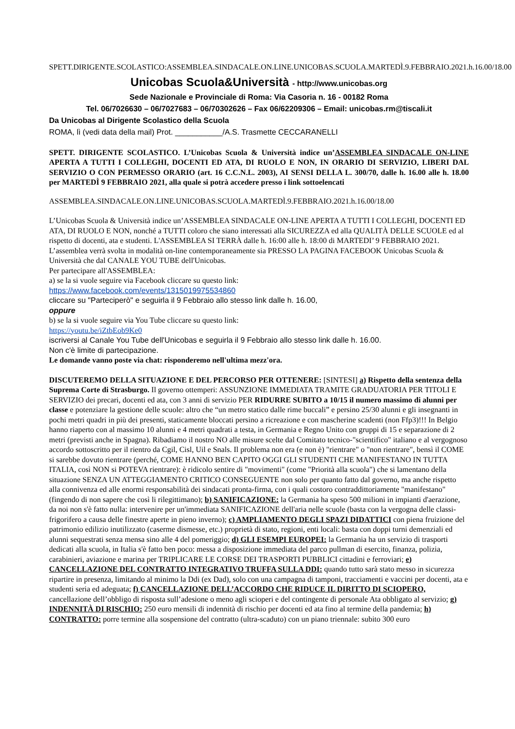SPETT.DIRIGENTE.SCOLASTICO:ASSEMBLEA.SINDACALE.ON.LINE.UNICOBAS.SCUOLA.MARTEDÌ.9.FEBBRAIO.2021.h.16.00/18.00
Unicobas Scuola&Università - http://www.unicobas.org
Sede Nazionale e Provinciale di Roma: Via Casoria n. 16 - 00182 Roma
Tel. 06/7026630 – 06/7027683 – 06/70302626 – Fax 06/62209306 – Email: unicobas.rm@tiscali.it
Da Unicobas al Dirigente Scolastico della Scuola
ROMA, lì (vedi data della mail) Prot. ___________/A.S. Trasmette CECCARANELLI
SPETT. DIRIGENTE SCOLASTICO. L’Unicobas Scuola & Università indice un’ASSEMBLEA SINDACALE ON-LINE APERTA A TUTTI I COLLEGHI, DOCENTI ED ATA, DI RUOLO E NON, IN ORARIO DI SERVIZIO, LIBERI DAL SERVIZIO O CON PERMESSO ORARIO (art. 16 C.C.N.L. 2003), AI SENSI DELLA L. 300/70, dalle h. 16.00 alle h. 18.00 per MARTEDÌ 9 FEBBRAIO 2021, alla quale si potrà accedere presso i link sottoelencati
ASSEMBLEA.SINDACALE.ON.LINE.UNICOBAS.SCUOLA.MARTEDÌ.9.FEBBRAIO.2021.h.16.00/18.00
L’Unicobas Scuola & Università indice un’ASSEMBLEA SINDACALE ON-LINE APERTA A TUTTI I COLLEGHI, DOCENTI ED ATA, DI RUOLO E NON, nonché a TUTTI coloro che siano interessati alla SICUREZZA ed alla QUALITÀ DELLE SCUOLE ed al rispetto di docenti, ata e studenti. L'ASSEMBLEA SI TERRÀ dalle h. 16:00 alle h. 18:00 di MARTEDI’ 9 FEBBRAIO 2021. L’assemblea verrà svolta in modalità on-line contemporaneamente sia PRESSO LA PAGINA FACEBOOK Unicobas Scuola & Università che dal CANALE YOU TUBE dell'Unicobas.
Per partecipare all'ASSEMBLEA:
a) se la si vuole seguire via Facebook cliccare su questo link:
https://www.facebook.com/events/1315019975534860
cliccare su "Parteciperò" e seguirla il 9 Febbraio allo stesso link dalle h. 16.00,
oppure
b) se la si vuole seguire via You Tube cliccare su questo link:
https://youtu.be/iZtbEob9Ke0
iscriversi al Canale You Tube dell'Unicobas e seguirla il 9 Febbraio allo stesso link dalle h. 16.00.
Non c'è limite di partecipazione.
Le domande vanno poste via chat: risponderemo nell'ultima mezz'ora.
DISCUTEREMO DELLA SITUAZIONE E DEL PERCORSO PER OTTENERE: [SINTESI] a) Rispetto della sentenza della Suprema Corte di Strasburgo. Il governo ottemperi: ASSUNZIONE IMMEDIATA TRAMITE GRADUATORIA PER TITOLI E SERVIZIO dei precari, docenti ed ata, con 3 anni di servizio PER RIDURRE SUBITO a 10/15 il numero massimo di alunni per classe e potenziare la gestione delle scuole: altro che “un metro statico dalle rime buccali” e persino 25/30 alunni e gli insegnanti in pochi metri quadri in più dei presenti, staticamente bloccati persino a ricreazione e con mascherine scadenti (non Ffp3)!!! In Belgio hanno riaperto con al massimo 10 alunni e 4 metri quadrati a testa, in Germania e Regno Unito con gruppi di 15 e separazione di 2 metri (previsti anche in Spagna). Ribadiamo il nostro NO alle misure scelte dal Comitato tecnico-"scientifico" italiano e al vergognoso accordo sottoscritto per il rientro da Cgil, Cisl, Uil e Snals. Il problema non era (e non è) "rientrare" o "non rientrare", bensì il COME si sarebbe dovuto rientrare (perché, COME HANNO BEN CAPITO OGGI GLI STUDENTI CHE MANIFESTANO IN TUTTA ITALIA, così NON si POTEVA rientrare): è ridicolo sentire di "movimenti" (come "Priorità alla scuola") che si lamentano della situazione SENZA UN ATTEGGIAMENTO CRITICO CONSEGUENTE non solo per quanto fatto dal governo, ma anche rispetto alla connivenza ed alle enormi responsabilità dei sindacati pronta-firma, con i quali costoro contraddittoriamente "manifestano" (fingendo di non sapere che così li rilegittimano); b) SANIFICAZIONE: la Germania ha speso 500 milioni in impianti d'aerazione, da noi non s'è fatto nulla: intervenire per un'immediata SANIFICAZIONE dell'aria nelle scuole (basta con la vergogna delle classi-frigorifero a causa delle finestre aperte in pieno inverno); c) AMPLIAMENTO DEGLI SPAZI DIDATTICI con piena fruizione del patrimonio edilizio inutilizzato (caserme dismesse, etc.) proprietà di stato, regioni, enti locali: basta con doppi turni demenziali ed alunni sequestrati senza mensa sino alle 4 del pomeriggio; d) GLI ESEMPI EUROPEI: la Germania ha un servizio di trasporti dedicati alla scuola, in Italia s'è fatto ben poco: messa a disposizione immediata del parco pullman di esercito, finanza, polizia, carabinieri, aviazione e marina per TRIPLICARE LE CORSE DEI TRASPORTI PUBBLICI cittadini e ferroviari; e) CANCELLAZIONE DEL CONTRATTO INTEGRATIVO TRUFFA SULLA DDI: quando tutto sarà stato messo in sicurezza ripartire in presenza, limitando al minimo la Ddi (ex Dad), solo con una campagna di tamponi, tracciamenti e vaccini per docenti, ata e studenti seria ed adeguata; f) CANCELLAZIONE DELL’ACCORDO CHE RIDUCE IL DIRITTO DI SCIOPERO, cancellazione dell’obbligo di risposta sull’adesione o meno agli scioperi e del contingente di personale Ata obbligato al servizio; g) INDENNITÀ DI RISCHIO: 250 euro mensili di indennità di rischio per docenti ed ata fino al termine della pandemia; h) CONTRATTO: porre termine alla sospensione del contratto (ultra-scaduto) con un piano triennale: subito 300 euro